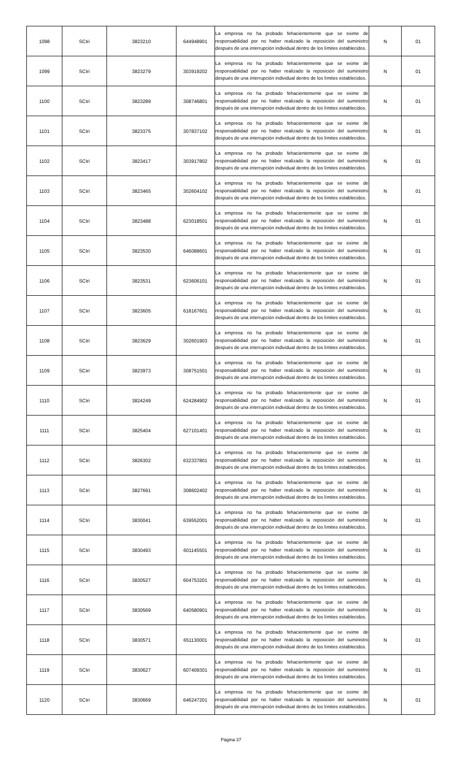| 1098 | SCIri | 3823210 | 644948901 | La empresa no ha probado fehacientemente que se exime de responsabilidad por no haber realizado la reposición del suministro después de una interrupción individual dentro de los límites establecidos. | N | 01 |
| 1099 | SCIri | 3823279 | 303919202 | La empresa no ha probado fehacientemente que se exime de responsabilidad por no haber realizado la reposición del suministro después de una interrupción individual dentro de los límites establecidos. | N | 01 |
| 1100 | SCIri | 3823289 | 308746801 | La empresa no ha probado fehacientemente que se exime de responsabilidad por no haber realizado la reposición del suministro después de una interrupción individual dentro de los límites establecidos. | N | 01 |
| 1101 | SCIri | 3823375 | 307837102 | La empresa no ha probado fehacientemente que se exime de responsabilidad por no haber realizado la reposición del suministro después de una interrupción individual dentro de los límites establecidos. | N | 01 |
| 1102 | SCIri | 3823417 | 303917802 | La empresa no ha probado fehacientemente que se exime de responsabilidad por no haber realizado la reposición del suministro después de una interrupción individual dentro de los límites establecidos. | N | 01 |
| 1103 | SCIri | 3823465 | 302604102 | La empresa no ha probado fehacientemente que se exime de responsabilidad por no haber realizado la reposición del suministro después de una interrupción individual dentro de los límites establecidos. | N | 01 |
| 1104 | SCIri | 3823488 | 623018501 | La empresa no ha probado fehacientemente que se exime de responsabilidad por no haber realizado la reposición del suministro después de una interrupción individual dentro de los límites establecidos. | N | 01 |
| 1105 | SCIri | 3823530 | 646088601 | La empresa no ha probado fehacientemente que se exime de responsabilidad por no haber realizado la reposición del suministro después de una interrupción individual dentro de los límites establecidos. | N | 01 |
| 1106 | SCIri | 3823531 | 623606101 | La empresa no ha probado fehacientemente que se exime de responsabilidad por no haber realizado la reposición del suministro después de una interrupción individual dentro de los límites establecidos. | N | 01 |
| 1107 | SCIri | 3823605 | 618167601 | La empresa no ha probado fehacientemente que se exime de responsabilidad por no haber realizado la reposición del suministro después de una interrupción individual dentro de los límites establecidos. | N | 01 |
| 1108 | SCIri | 3823629 | 302601903 | La empresa no ha probado fehacientemente que se exime de responsabilidad por no haber realizado la reposición del suministro después de una interrupción individual dentro de los límites establecidos. | N | 01 |
| 1109 | SCIri | 3823973 | 308751501 | La empresa no ha probado fehacientemente que se exime de responsabilidad por no haber realizado la reposición del suministro después de una interrupción individual dentro de los límites establecidos. | N | 01 |
| 1110 | SCIri | 3824249 | 624284902 | La empresa no ha probado fehacientemente que se exime de responsabilidad por no haber realizado la reposición del suministro después de una interrupción individual dentro de los límites establecidos. | N | 01 |
| 1111 | SCIri | 3825404 | 627101401 | La empresa no ha probado fehacientemente que se exime de responsabilidad por no haber realizado la reposición del suministro después de una interrupción individual dentro de los límites establecidos. | N | 01 |
| 1112 | SCIri | 3826302 | 632337801 | La empresa no ha probado fehacientemente que se exime de responsabilidad por no haber realizado la reposición del suministro después de una interrupción individual dentro de los límites establecidos. | N | 01 |
| 1113 | SCIri | 3827691 | 308602402 | La empresa no ha probado fehacientemente que se exime de responsabilidad por no haber realizado la reposición del suministro después de una interrupción individual dentro de los límites establecidos. | N | 01 |
| 1114 | SCIri | 3830041 | 639552001 | La empresa no ha probado fehacientemente que se exime de responsabilidad por no haber realizado la reposición del suministro después de una interrupción individual dentro de los límites establecidos. | N | 01 |
| 1115 | SCIri | 3830493 | 601145501 | La empresa no ha probado fehacientemente que se exime de responsabilidad por no haber realizado la reposición del suministro después de una interrupción individual dentro de los límites establecidos. | N | 01 |
| 1116 | SCIri | 3830527 | 604753201 | La empresa no ha probado fehacientemente que se exime de responsabilidad por no haber realizado la reposición del suministro después de una interrupción individual dentro de los límites establecidos. | N | 01 |
| 1117 | SCIri | 3830569 | 640580901 | La empresa no ha probado fehacientemente que se exime de responsabilidad por no haber realizado la reposición del suministro después de una interrupción individual dentro de los límites establecidos. | N | 01 |
| 1118 | SCIri | 3830571 | 651130001 | La empresa no ha probado fehacientemente que se exime de responsabilidad por no haber realizado la reposición del suministro después de una interrupción individual dentro de los límites establecidos. | N | 01 |
| 1119 | SCIri | 3830627 | 607409301 | La empresa no ha probado fehacientemente que se exime de responsabilidad por no haber realizado la reposición del suministro después de una interrupción individual dentro de los límites establecidos. | N | 01 |
| 1120 | SCIri | 3830669 | 646247201 | La empresa no ha probado fehacientemente que se exime de responsabilidad por no haber realizado la reposición del suministro después de una interrupción individual dentro de los límites establecidos. | N | 01 |
Página 37